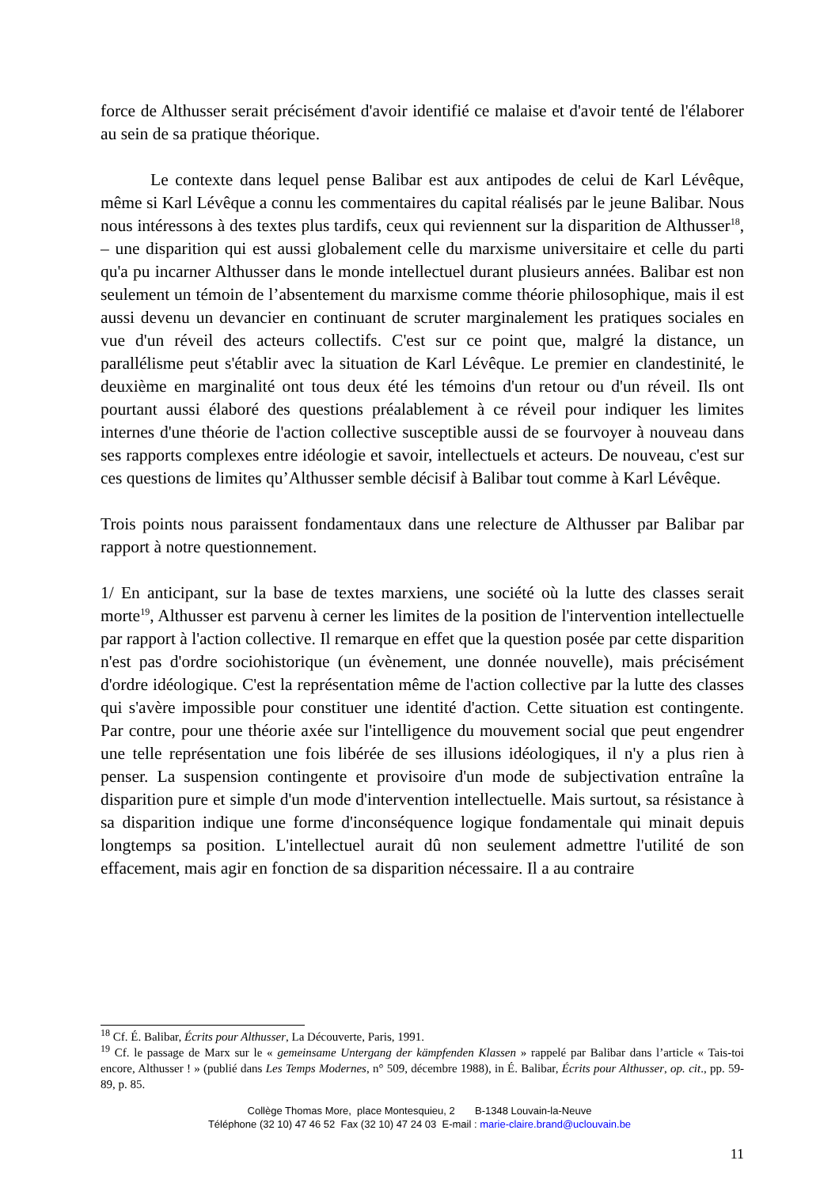force de Althusser serait précisément d'avoir identifié ce malaise et d'avoir tenté de l'élaborer au sein de sa pratique théorique.
Le contexte dans lequel pense Balibar est aux antipodes de celui de Karl Lévêque, même si Karl Lévêque a connu les commentaires du capital réalisés par le jeune Balibar. Nous nous intéressons à des textes plus tardifs, ceux qui reviennent sur la disparition de Althusser<sup>18</sup>, – une disparition qui est aussi globalement celle du marxisme universitaire et celle du parti qu'a pu incarner Althusser dans le monde intellectuel durant plusieurs années. Balibar est non seulement un témoin de l’absentement du marxisme comme théorie philosophique, mais il est aussi devenu un devancier en continuant de scruter marginalement les pratiques sociales en vue d'un réveil des acteurs collectifs. C'est sur ce point que, malgré la distance, un parallélisme peut s'établir avec la situation de Karl Lévêque. Le premier en clandestinité, le deuxième en marginalité ont tous deux été les témoins d'un retour ou d'un réveil. Ils ont pourtant aussi élaboré des questions préalablement à ce réveil pour indiquer les limites internes d'une théorie de l'action collective susceptible aussi de se fourvoyer à nouveau dans ses rapports complexes entre idéologie et savoir, intellectuels et acteurs. De nouveau, c'est sur ces questions de limites qu’Althusser semble décisif à Balibar tout comme à Karl Lévêque.
Trois points nous paraissent fondamentaux dans une relecture de Althusser par Balibar par rapport à notre questionnement.
1/ En anticipant, sur la base de textes marxiens, une société où la lutte des classes serait morte<sup>19</sup>, Althusser est parvenu à cerner les limites de la position de l'intervention intellectuelle par rapport à l'action collective. Il remarque en effet que la question posée par cette disparition n'est pas d'ordre sociohistorique (un évènement, une donnée nouvelle), mais précisément d'ordre idéologique. C'est la représentation même de l'action collective par la lutte des classes qui s'avère impossible pour constituer une identité d'action. Cette situation est contingente. Par contre, pour une théorie axée sur l'intelligence du mouvement social que peut engendrer une telle représentation une fois libérée de ses illusions idéologiques, il n'y a plus rien à penser. La suspension contingente et provisoire d'un mode de subjectivation entraîne la disparition pure et simple d'un mode d'intervention intellectuelle. Mais surtout, sa résistance à sa disparition indique une forme d'inconséquence logique fondamentale qui minait depuis longtemps sa position. L'intellectuel aurait dû non seulement admettre l'utilité de son effacement, mais agir en fonction de sa disparition nécessaire. Il a au contraire
<sup>18</sup> Cf. É. Balibar, Écrits pour Althusser, La Découverte, Paris, 1991.
<sup>19</sup> Cf. le passage de Marx sur le « gemeinsame Untergang der kämpfenden Klassen » rappelé par Balibar dans l’article « Tais-toi encore, Althusser ! » (publié dans Les Temps Modernes, n° 509, décembre 1988), in É. Balibar, Écrits pour Althusser, op. cit., pp. 59-89, p. 85.
Collège Thomas More, place Montesquieu, 2 B-1348 Louvain-la-Neuve
Téléphone (32 10) 47 46 52 Fax (32 10) 47 24 03 E-mail : marie-claire.brand@uclouvain.be
11